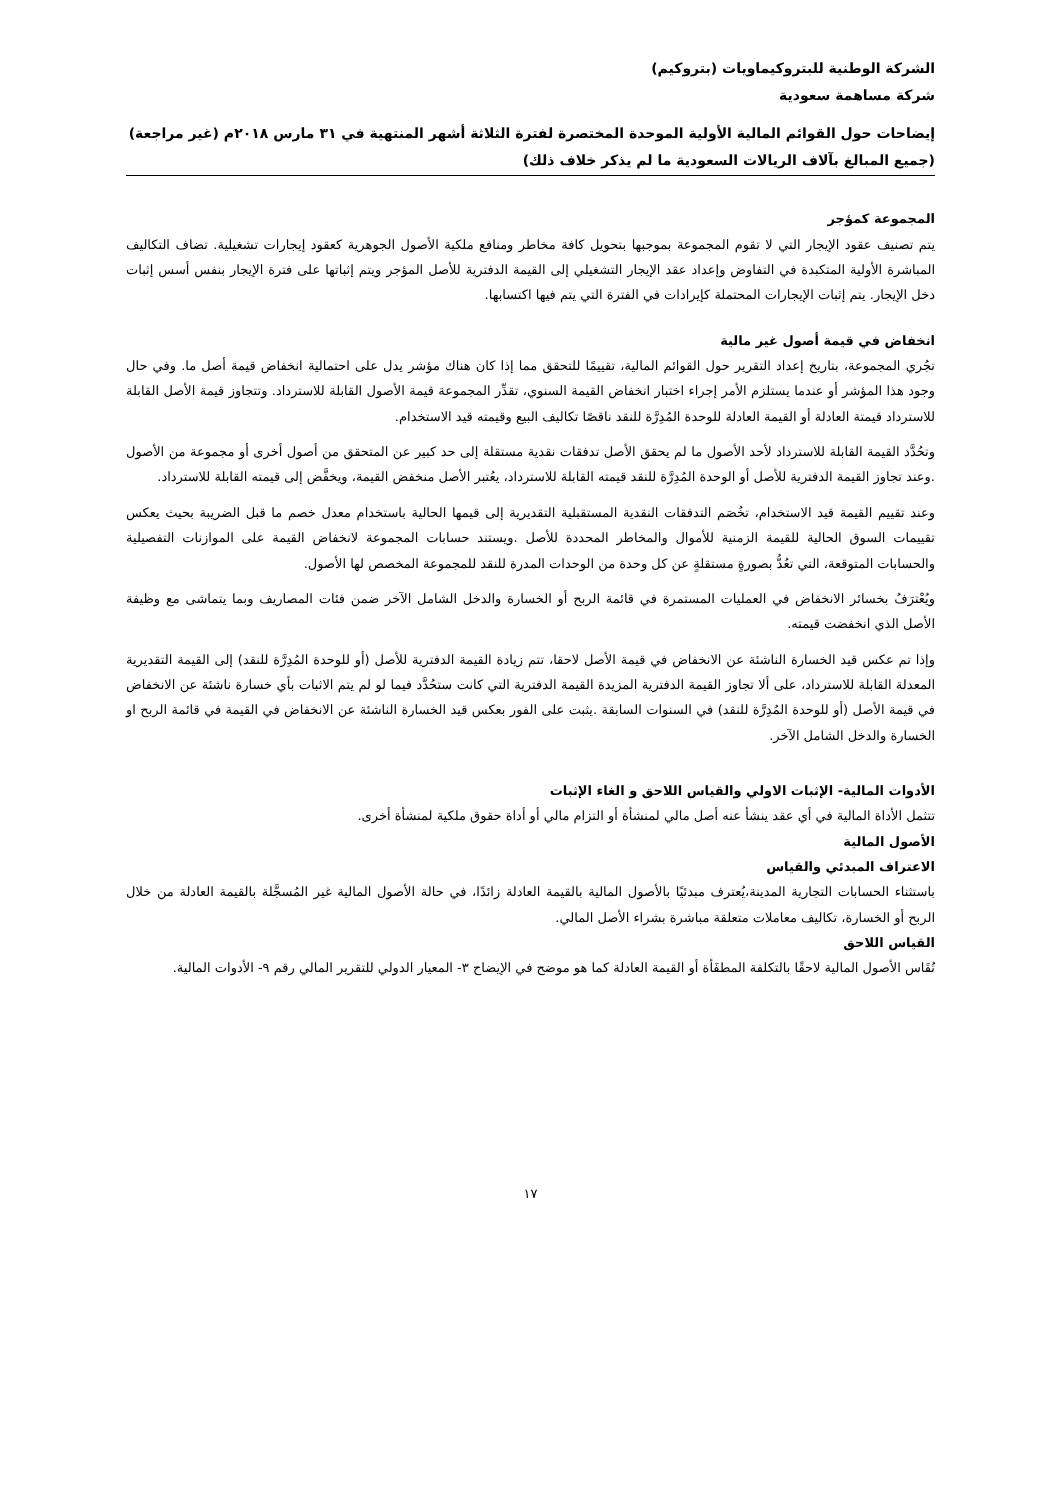الشركة الوطنية للبتروكيماويات (بتروكيم)
شركة مساهمة سعودية
إيضاحات حول القوائم المالية الأولية الموحدة المختصرة لفترة الثلاثة أشهر المنتهية في ٣١ مارس ٢٠١٨م (غير مراجعة)
(جميع المبالغ بآلاف الريالات السعودية ما لم يذكر خلاف ذلك)
المجموعة كمؤجر
يتم تصنيف عقود الإيجار التي لا تقوم المجموعة بموجبها بتحويل كافة مخاطر ومنافع ملكية الأصول الجوهرية كعقود إيجارات تشغيلية. تضاف التكاليف المباشرة الأولية المتكبدة في التفاوض وإعداد عقد الإيجار التشغيلي إلى القيمة الدفترية للأصل المؤجر ويتم إثباتها على فترة الإيجار بنفس أسس إثبات دخل الإيجار. يتم إثبات الإيجارات المحتملة كإيرادات في الفترة التي يتم فيها اكتسابها.
انخفاض في قيمة أصول غير مالية
تجُري المجموعة، بتاريخ إعداد التقرير حول القوائم المالية، تقييمًا للتحقق مما إذا كان هناك مؤشر يدل على احتمالية انخفاض قيمة أصل ما. وفي حال وجود هذا المؤشر أو عندما يستلزم الأمر إجراء اختبار انخفاض القيمة السنوي، تقدِّر المجموعة قيمة الأصول القابلة للاسترداد. وتتجاوز قيمة الأصل القابلة للاسترداد قيمتة العادلة أو القيمة العادلة للوحدة المُدِرَّة للنقد ناقصًا تكاليف البيع وقيمته قيد الاستخدام.
وتحُدَّد القيمة القابلة للاسترداد لأحد الأصول ما لم يحقق الأصل تدفقات نقدية مستقلة إلى حد كبير عن المتحقق من أصول أخرى أو مجموعة من الأصول .وعند تجاوز القيمة الدفترية للأصل أو الوحدة المُدِرَّة للنقد قيمته القابلة للاسترداد، يعُتبر الأصل منخفض القيمة، ويخفَّض إلى قيمته القابلة للاسترداد.
وعند تقييم القيمة قيد الاستخدام، تخُصَم التدفقات النقدية المستقبلية التقديرية إلى قيمها الحالية باستخدام معدل خصم ما قبل الضريبة بحيث يعكس تقييمات السوق الحالية للقيمة الزمنية للأموال والمخاطر المحددة للأصل .ويستند حسابات المجموعة لانخفاض القيمة على الموازنات التفصيلية والحسابات المتوقعة، التي تعُدُّ بصورةٍ مستقلةٍ عن كل وحدة من الوحدات المدرة للنقد للمجموعة المخصص لها الأصول.
ويُعْترَفُ بخسائر الانخفاض في العمليات المستمرة في قائمة الربح أو الخسارة والدخل الشامل الآخر ضمن فئات المصاريف وبما يتماشى مع وظيفة الأصل الذي انخفضت قيمته.
وإذا تم عكس قيد الخسارة الناشئة عن الانخفاض في قيمة الأصل لاحقا، تتم زيادة القيمة الدفترية للأصل (أو للوحدة المُدِرَّة للنقد) إلى القيمة التقديرية المعدلة القابلة للاسترداد، على ألا تجاوز القيمة الدفترية المزيدة القيمة الدفترية التي كانت ستحُدَّد فيما لو لم يتم الاثبات بأي خسارة ناشئة عن الانخفاض في قيمة الأصل (أو للوحدة المُدِرَّة للنقد) في السنوات السابقة .يثبت على الفور بعكس قيد الخسارة الناشئة عن الانخفاض في القيمة في قائمة الربح او الخسارة والدخل الشامل الآخر.
الأدوات المالية- الإثبات الاولي والقياس اللاحق و الغاء الإثبات
تتثمل الأداة المالية في أي عقد ينشأ عنه أصل مالي لمنشأة أو التزام مالي أو أداة حقوق ملكية لمنشأة أخرى.
الأصول المالية
الاعتراف المبدئي والقياس
باستثناء الحسابات التجارية المدينة،يُعترف مبدئيًا بالأصول المالية بالقيمة العادلة زائدًا، في حالة الأصول المالية غير المُسجَّلة بالقيمة العادلة من خلال الربح أو الخسارة، تكاليف معاملات متعلقة مباشرة بشراء الأصل المالي.
القياس اللاحق
تُقَاس الأصول المالية لاحقًا بالتكلفة المطفَأة أو القيمة العادلة كما هو موضح في الإيضاح ٣- المعيار الدولي للتقرير المالي رقم ٩- الأدوات المالية.
١٧